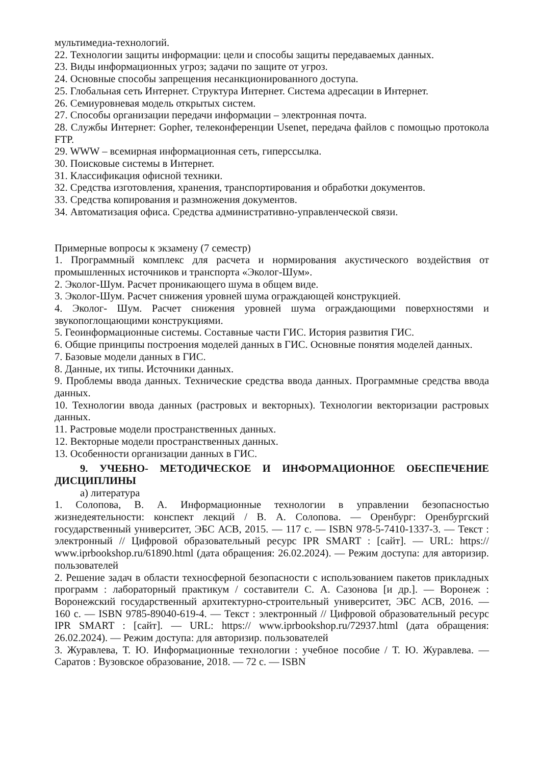мультимедиа-технологий.
22. Технологии защиты информации: цели и способы защиты передаваемых данных.
23. Виды информационных угроз; задачи по защите от угроз.
24. Основные способы запрещения несанкционированного доступа.
25. Глобальная сеть Интернет. Структура Интернет. Система адресации в Интернет.
26. Семиуровневая модель открытых систем.
27. Способы организации передачи информации – электронная почта.
28. Службы Интернет: Gopher, телеконференции Usenet, передача файлов с помощью протокола FTP.
29. WWW – всемирная информационная сеть, гиперссылка.
30. Поисковые системы в Интернет.
31. Классификация офисной техники.
32. Средства изготовления, хранения, транспортирования и обработки документов.
33. Средства копирования и размножения документов.
34. Автоматизация офиса. Средства административно-управленческой связи.
Примерные вопросы к экзамену (7 семестр)
1. Программный комплекс для расчета и нормирования акустического воздействия от промышленных источников и транспорта «Эколог-Шум».
2. Эколог-Шум. Расчет проникающего шума в общем виде.
3. Эколог-Шум. Расчет снижения уровней шума ограждающей конструкцией.
4. Эколог- Шум. Расчет снижения уровней шума ограждающими поверхностями и звукопоглощающими конструкциями.
5. Геоинформационные системы. Составные части ГИС. История развития ГИС.
6. Общие принципы построения моделей данных в ГИС. Основные понятия моделей данных.
7. Базовые модели данных в ГИС.
8. Данные, их типы. Источники данных.
9. Проблемы ввода данных. Технические средства ввода данных. Программные средства ввода данных.
10. Технологии ввода данных (растровых и векторных). Технологии векторизации растровых данных.
11. Растровые модели пространственных данных.
12. Векторные модели пространственных данных.
13. Особенности организации данных в ГИС.
9. УЧЕБНО- МЕТОДИЧЕСКОЕ И ИНФОРМАЦИОННОЕ ОБЕСПЕЧЕНИЕ ДИСЦИПЛИНЫ
а) литература
1. Солопова, В. А. Информационные технологии в управлении безопасностью жизнедеятельности: конспект лекций / В. А. Солопова. — Оренбург: Оренбургский государственный университет, ЭБС АСВ, 2015. — 117 c. — ISBN 978-5-7410-1337-3. — Текст : электронный // Цифровой образовательный ресурс IPR SMART : [сайт]. — URL: https:// www.iprbookshop.ru/61890.html (дата обращения: 26.02.2024). — Режим доступа: для авторизир. пользователей
2. Решение задач в области техносферной безопасности с использованием пакетов прикладных программ : лабораторный практикум / составители С. А. Сазонова [и др.]. — Воронеж : Воронежский государственный архитектурно-строительный университет, ЭБС АСВ, 2016. — 160 c. — ISBN 9785-89040-619-4. — Текст : электронный // Цифровой образовательный ресурс IPR SMART : [сайт]. — URL: https:// www.iprbookshop.ru/72937.html (дата обращения: 26.02.2024). — Режим доступа: для авторизир. пользователей
3. Журавлева, Т. Ю. Информационные технологии : учебное пособие / Т. Ю. Журавлева. — Саратов : Вузовское образование, 2018. — 72 c. — ISBN